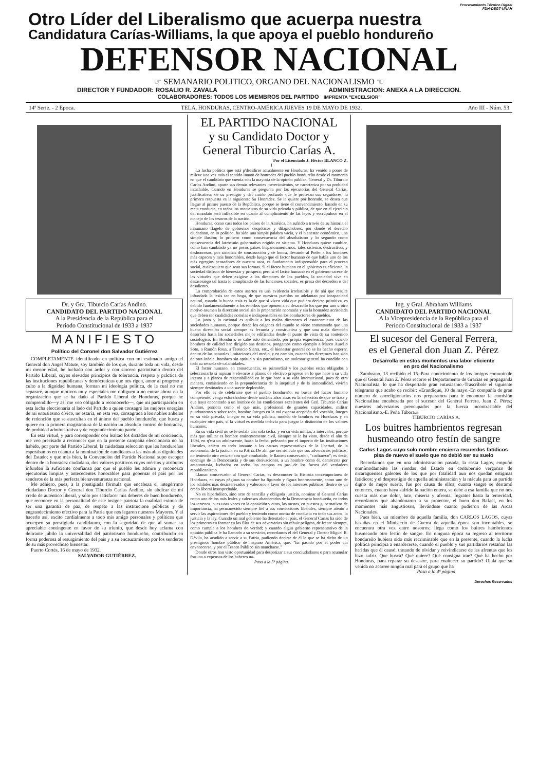Procesamiento Técnico Digital
FDH-DEGT-UNAH
Otro Líder del Liberalismo que acuerpa nuestra
Candidatura Carías-Williams, la que apoya el pueblo hondureño
DEFENSOR NACIONAL
☞ SEMANARIO POLITICO, ORGANO DEL NACIONALISMO ☜
DIRECTOR Y FUNDADOR: ROSALIO R. ZAVALA ADMINISTRACION: ANEXA A LA DIRECCION.
COLABORADORES: TODOS LOS MIEMBROS DEL PARTIDO IMPRENTA "EXCELSIOR"
14ª Serie. - 2 Epoca. TELA, HONDURAS, CENTRO-AMÉRICA JUEVES 19 DE MAYO DE 1932. Año III - Núm. 53
Dr. y Gra. Tiburcio Carías Andino.
CANDIDATO DEL PARTIDO NACIONAL
A la Presidencia de la República para el
Período Constitucional de 1933 a 1937
MANIFIESTO
Político del Coronel don Salvador Gutiérrez
COMPLETAMENTE identificado en política con mi estimado amigo el General don Angel Matute, soy también de los que, durante toda mi vida, desde mi menor edad, he luchado con ardor y con sincero patriotismo dentro del Partido Liberal, cuyos elevados principios de tolerancia, respeto y práctica de las instituciones republicanas y demócraticas que nos rigen, amor al progreso y culto a la dignidad humana, forman mi ideología política, de la cual no me separaré, aunque motivos muy especiales me obliguen a no entrar ahora en la organización que se ha dado al Partido Liberal de Honduras, porque he comprendido—y así me veo obligado a reconocerlo—, que mi participación en esta lucha eleccionaria al lado del Partido a quien consagré las mejores energías de mi entusiasmo cívico, no estaría, en esta vez, consagrada a los nobles anhelos de redención que se auscultan en el ánimo del pueblo hondureño, que busca y quiere en la primera magistratura de la nación un absoluto control de honradez, de probidad administrativa y de engrandecimiento patrio.
En esta virtud, y para corresponder con lealtad los dictados de mi conciencia, me veo precisado a reconocer que en la presente campaña eleccionaria no ha habido, por parte del Partido Liberal, la cuidadosa selección que los hondureños esperábamos en cuanto a la nominación de candidatos a las más altas dignidades del Estado; y que más bien, la Convención del Partido Nacional supo escoger dentro de la honradez ciudadana, dos valores positivos cuyos méritos y atributos infunden la suficiente confianza par que el pueblo les admire y reconozca ejecutorias limpias y antecedentes honorables para gobernar el país por los senderos de la más perfecta bienaventuranza nacional.
Me adhiero, pues, a la prestigiada fórmula que encabeza el integérrimo ciudadano Doctor y General don Tiburcio Carías Andino, sin abdicar de mi credo de auténtico liberal, y sólo por satisfacer mis deberes de buen hondureño, que reconoce en la personalidad de este insigne patriota la cualidad eximia de ser una garantía de paz, de respeto a las institucione públicas y de engrandecimiento efectivo para la Patria que nos legaron nuestros Mayores. Y al hacerlo así, excito cordialmente a todo mis amigo personales y políticos que acuerpen su prestigiada candidatura, con la seguridad de que al sumar su apreciable contingente en favor de su triunfo, que desde hoy aclama con delirante júbilo la universalidad del patriotismo hondureño, contribuirán en forma poderosa al resurgimiento del país y a su encauzamiento por los senderos de su más provechoso bienestar.
Puerto Cortés, 16 de mayo de 1932.
SALVADOR GUTIÉRREZ.
EL PARTIDO NACIONAL
y su Candidato Doctor y
General Tiburcio Carías A.
Por el Licenciado J. Héctor BLANCO Z.
I
La lucha política que está p'decidirse actualmente en Honduras, ha venido a poner de relieve una vez más el sentido innato de honradez del pueblo hondureño desde el momento en que el candidato que cuenta con la mayoría de la opinón pública, General y Dr. Tiburcio Carías Andino, aparte sus demás relevantes merecimientos, se caracteriza por su probidad intachable. Cuando en Honduras se pregunta por las ejecutorias del General Carías, justificativas de su prestigio y del cariño profundo que le profesan sus seguidores, la primera respuesta es la siguiente: Su Honradez. Se le quiere por honrado, se desea que llegue al primer puesto de la República, porque se tiene el convencimiento, basado en su recta conducta, en todos los momentos de su vida privada y pública, de que en el ejercicio del mandato será inflexible en cuanto al cumplimiento de las leyes y escrupuloso en el manejo de los tesoros de la nación.
Honduras, como casi todos los países de la América, ha sufrido a través de su historia el inhumano flagelo de gobiernos despóticos y dilapidadores, por donde el derecho ciudadano, en lo político, ha sido una simple palabra vacía, y el bienestar económico, una simple ilusión; lo primero como consecuencia del absolutismo y lo segundo como consecuencia del latrocinio gubernativo erigido en sistema. Y Honduras quiere cambiar, como han cambiado ya no pocos países hispanoamericanos, tales sistemas destructivos y deshonrosos, por sistemas de construcción y de honra, llevando al Poder a los hombres más capaces y más honorables, desde luego que el factor humano de que habla uno de los más egregios pensadores de nuestra raza, es fundamento indispensable para el proceso social, cualesquiera que sean sus formas. Si el factor humano en el gobierno es eficiente, la sociedad disfruta de bienestar y prospera; pero si el factor humano en el gobierno carece de las virtudes que deben exigirse a los directores de los pueblos, la sociedad vive en desasosiego tal hasta lo complicado de las funciones sociales, es presa del desorden o del desaliento.
La comprobación de estos asertos es una evidencia irrebatible y de ahí que resulte infundada la tesis tan en boga, de que nuestros pueblos no adelantan por incapacidad natural, cuando la buena tesis es la de que si viven vida que pudiera decirse primitiva, es debido fundamentalmente a los estorbos que oponen a su desarrollo los que por uno u otro motivo asumen la dirección social sin la preparación necesaria y sin la honradez acrisolada que deben ser cualidades notorias e indispensables en los conductores de pueblos.
Lo justo y lo racional es atribuir a los malos directores el estancamiento de las sociedades humanas, porque desde los orígenes del mundo se viene constatando que una buena dirección social siempre es fecunda y constructiva y que una mala dirección desorbita hasta las sociedades mejor edificadas desde el punto de vista de su contenido sosiológico. En Honduras se sabe esto demasiado, por propia experiencia, pues cuando hombres de calidad han dirigido sus destinos, pongamos como ejemplo a Marco Aurelio Soto, a Ramón Rosa, a Terencio Sierra, etc., el bienestar general no se ha hecho esperar, dentro de las naturales limitaciones del medio, y en cambio, cuando los directores han sido de otra índole, hombres sin aptitud y sin patriotismo, un malestar general ha cundido con toda su secuela de calamidades.
El factor humano, en consecuencia, es primordial y los pueblos están obligados a seleccionarlo si aspiran a elevarse a planos de efectivo progreso en lo que hace a su vida interna y a planos de respetabilidad en lo que hace a su vida internacional, pues de otra manera, consistiendo en la preponderancia de la ineptitud y de la inmoralidad, vivirán siempre destinados a una suerte deplorable.
Por ello es de celebrarse que el pueblo hondureño, en busca del factor humano competente, venga esforzándose desde muchos años atrás en la selección de que se trata y que haya encontrado a un hombre de las condiciones excelentes del Gral. Tiburcio Carías Andino, patriota como el que más, profesional de grandes capacidades, militar pundonoroso y sobre todo, hombre íntegro en la má extensa acepción del vocablo, íntegro en su vida privada, íntegro en su vida pública, modelo de hombres en Honduras y en cualquier otro país, si la virtud es medida todavía para juzgar la distinción de los valores humanos.
En su vida civil no se le señala una sola tacha; y en su vida militar, a intervalos, porque más que militar es hombre eminentemente civil, siempre se le ha visto, desde el año de 1894, en q'era un adolescente, hasta la fecha, peleando por el imperio de las instituciones liberales, adicto en todo instante a las causas representativas de la libertad, de la autonomía, de la justicia en su Patria. De ahí que sea ridículo que sus adversarios políticos, no teniendo otro recurso con qué combatirlo, le llamen conservador, "cachureco"; es decir, enemigo de la Democracia y de sus derivaciones, a un hombre como él, demócrata por antonomasia, luchador en todos los campos en pro de los fueros del verdadero republicanismo.
Llamar conservador al General Carías, es desconocer la Historia contemporánea de Honduras, en cuyas páginas su nombre ha figurado y figura honrosamente, como uno de los adalides más desinteresados y valerosos a favor de los intereses públicos, dentro de un credo liberal insospechable.
No es hiperbólico, sino acto de sencilla y obligada justicia, nominar al General Carías como uno de los más leales y valerosos abanderados de la Democracia hondureña, en todos los terrenos, pues unas veces en la oposición y otras, las menos, en puestos gubernativos de importancia, ha permanecido siempre fiel a sus convicciones liberales, siempre atento a servir las aspiraciones del pueblo y teniendo como norma de conducta en todo sus actos, la justicia y la ley. Cuando un mal gobierno ha detentado el país, el General Carías ha sido de los primeros en formar en las filas de sus adversarios sin rehuir peligros, de frente siempre, como cumple a los hombres de verdad; y cuando algún gobierno representativo de la opinión pública le ha llamado a su servicio, recordamos el del General y Doctor Miguel R. Dávila, ha acudido a servir a su Patria, pudiendo decirse de él lo que se ha dicho de un prestigioso hombre público de hispano América, que: "ha pasado por el poder sin envanecerse, y por el Tesoro Público sin mancharse."
Donde otros han visto oportunidad para despotizar a sus conciudadanos o para acumular fortuna a expensas de los haberes na-
Pasa a la 5ª página.
Ing. y Gral. Abraham Williams
CANDIDATO DEL PARTIDO NACIONAL
A la Vicepresidencia de la República para el
Período Constitucional de 1933 a 1937
El sucesor del General Ferrera,
es el General don Juan Z. Pérez
Desarrolla en estos momentos una labor eficiente
en pro del Nacionalismo
Zambrano, 13 recibido el 15.-Para conocimiento de los amigos comunícole que el General Juan Z. Pérez recorre el Departamento de Gracias en propaganda Nacionalista, lo que ha despertado gran entusiasmo.-Trascríbole el siguiente telegrama que acabo de recibir: «Erandique, 10 de mayo.-En compañía de gran número de correligionarios nos preparamos para ir encontrar la comisión Nacionalista encabezada por el sucesor del General Ferrera, Juan Z. Pérez; nuestros adversarios preocupados por la fuerza incontrastable del Nacionalismo.-E. Peña Tábora.»
TIBURCIO CARÍAS A.
Los buitres hambrientos regresan husmeando otro festín de sangre
Carlos Lagos cuyo solo nombre encierra recuerdos fatídicos pisa de nuevo el suelo que no debió ser su suelo
Recordamos que en una administración pasada, la casta Lagos, empuñó omnímodamente las riendas del Estado en contubernio vergonzo de nicaragüenses galeotes de los que por fatalidad aun nos quedan estigmas fatídicos; y el desprestigio de aquella administración y la mácula para un partido digno de mejor suerte, fue por causa de ellos; cuanta sangre se derramó entonces, cuanto haya sufrido la nación entera, se debe a esa familia que no nos cuesta más que dolor, luto, miseria y afrenta. Ingratos hasta la temeridad, recordamos que abandonaron a su protector, el buen don Rafael, en los momentos más angustiosos, llevándose cuanto pudieron de las Arcas Nacionales.
Pues bien, un miembro de aquella familia, don CARLOS LAGOS, cuyas hazañas en el Ministerio de Guerra de aquella época son incontables, se encuentra otra vez entre nosotros; llega como los buitres hambrientos husmeando otro festín de sangre. En ninguna época su regreso al territorio hondureño hubiera sido más recriminable que en la presente, cuando la lucha política principia a enardecerse, cuando el pueblo y sus partidarios restañan las heridas que él causó, tratando de olvidar y reivindicarse de las afrentas que les hizo sufrir. Que busca? Qué quiere? Qué consigna trae? Qué ha hecho por Honduras, para reparar su desastre, para enaltecer su partido? Ojalá que su venida no acarree ningún mal para el grupo que ha
Pasa a la 4ª página
Derechos Reservados